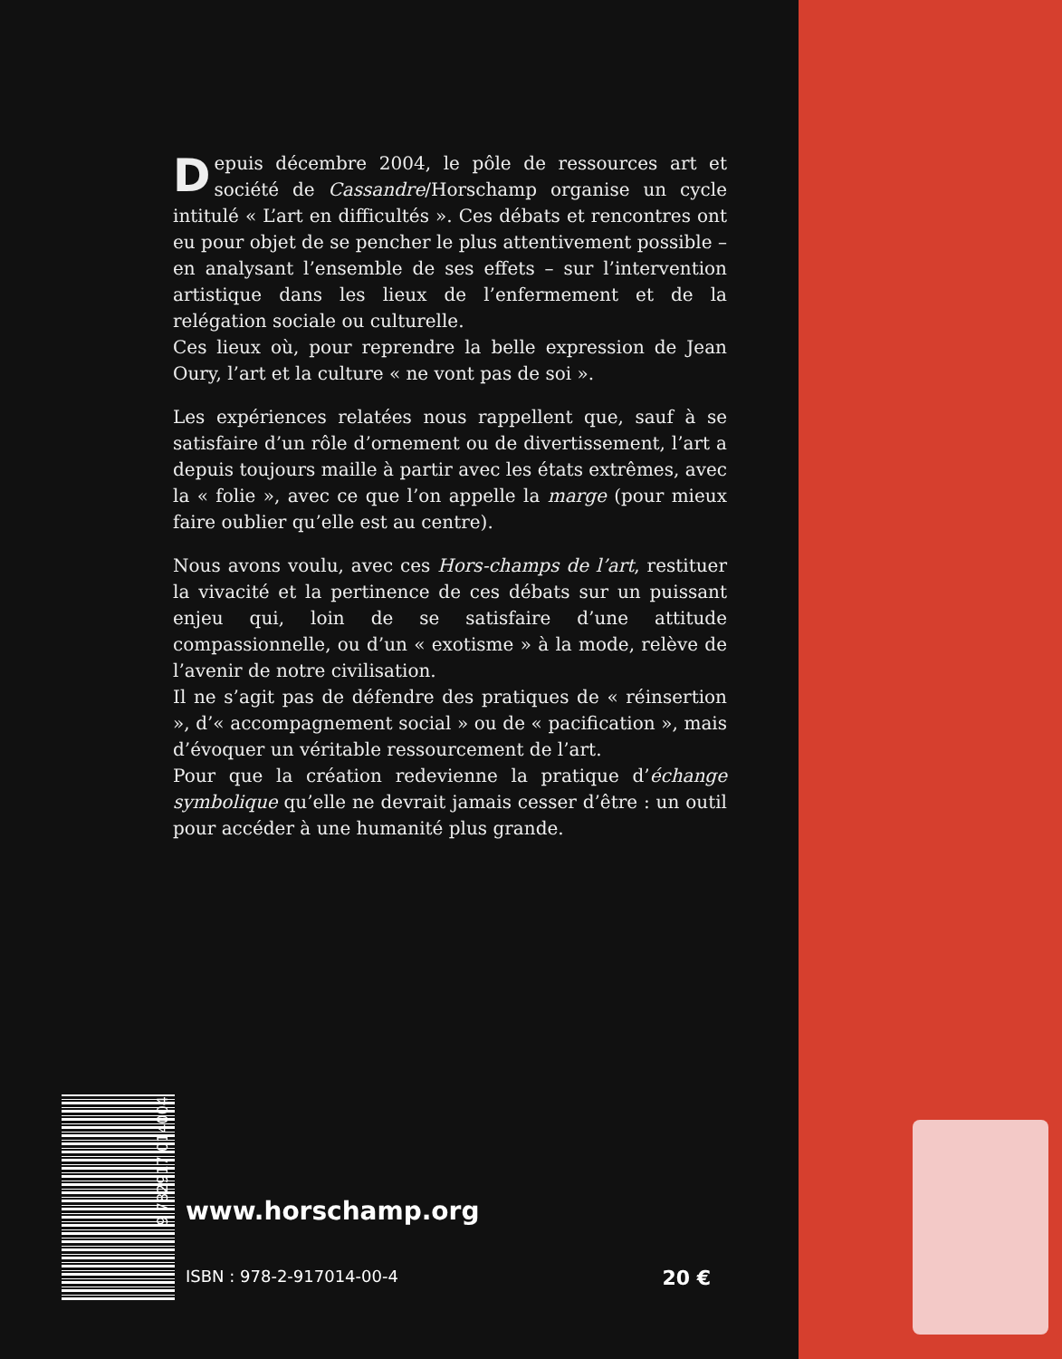Depuis décembre 2004, le pôle de ressources art et société de Cassandre/Horschamp organise un cycle intitulé « L’art en difficultés ». Ces débats et rencontres ont eu pour objet de se pencher le plus attentivement possible – en analysant l’ensemble de ses effets – sur l’intervention artistique dans les lieux de l’enfermement et de la relégation sociale ou culturelle.
Ces lieux où, pour reprendre la belle expression de Jean Oury, l’art et la culture « ne vont pas de soi ».
Les expériences relatées nous rappellent que, sauf à se satisfaire d’un rôle d’ornement ou de divertissement, l’art a depuis toujours maille à partir avec les états extrêmes, avec la « folie », avec ce que l’on appelle la marge (pour mieux faire oublier qu’elle est au centre).
Nous avons voulu, avec ces Hors-champs de l’art, restituer la vivacité et la pertinence de ces débats sur un puissant enjeu qui, loin de se satisfaire d’une attitude compassionnelle, ou d’un « exotisme » à la mode, relève de l’avenir de notre civilisation.
Il ne s’agit pas de défendre des pratiques de « réinsertion », d’« accompagnement social » ou de « pacification », mais d’évoquer un véritable ressourcement de l’art.
Pour que la création redevienne la pratique d’échange symbolique qu’elle ne devrait jamais cesser d’être : un outil pour accéder à une humanité plus grande.
9 782917 014004
www.horschamp.org
ISBN : 978-2-917014-00-4 20 €